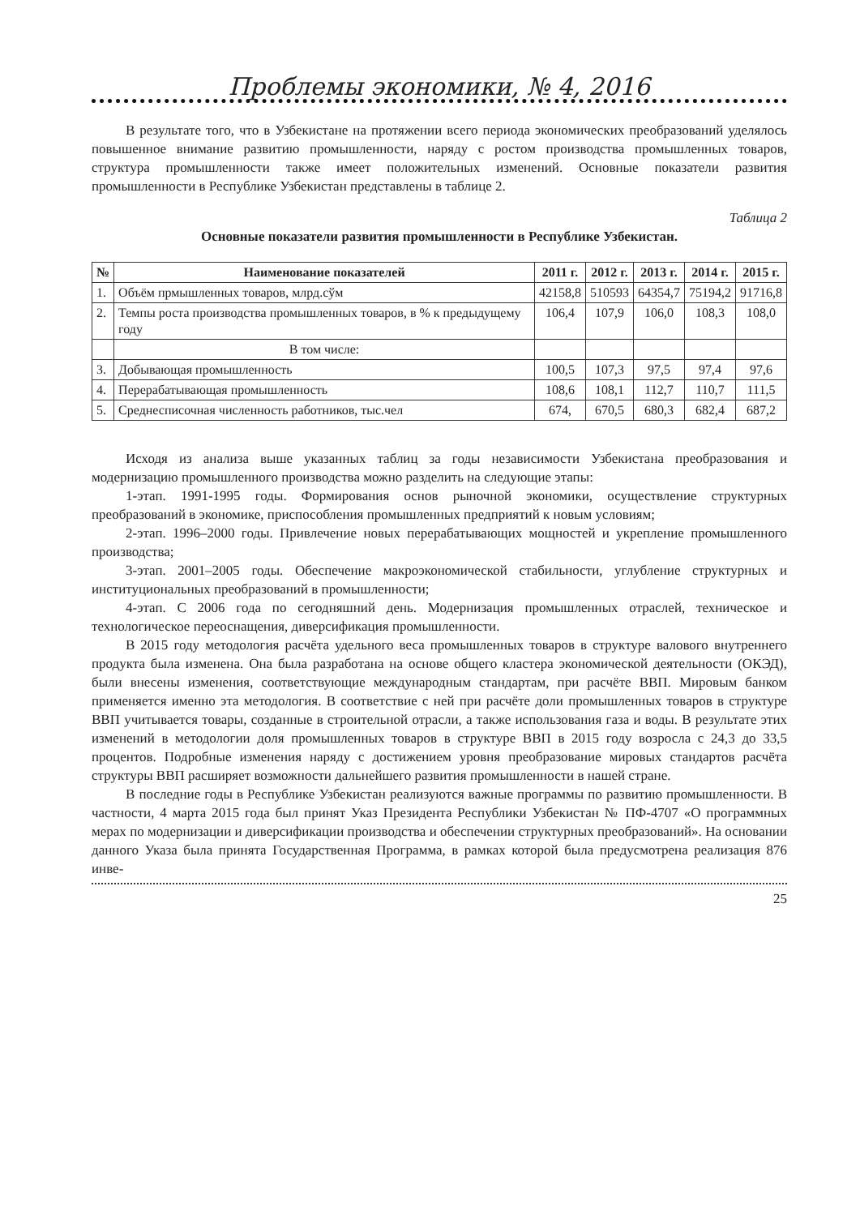Проблемы экономики, № 4, 2016
В результате того, что в Узбекистане на протяжении всего периода экономических преобразований уделялось повышенное внимание развитию промышленности, наряду с ростом производства промышленных товаров, структура промышленности также имеет положительных изменений. Основные показатели развития промышленности в Республике Узбекистан представлены в таблице 2.
Таблица 2
Основные показатели развития промышленности в Республике Узбекистан.
| № | Наименование показателей | 2011 г. | 2012 г. | 2013 г. | 2014 г. | 2015 г. |
| --- | --- | --- | --- | --- | --- | --- |
| 1. | Объём прмышленных товаров, млрд.сўм | 42158,8 | 510593 | 64354,7 | 75194,2 | 91716,8 |
| 2. | Темпы роста производства промышленных товаров, в % к предыдущему году | 106,4 | 107,9 | 106,0 | 108,3 | 108,0 |
| | В том числе: | | | | | |
| 3. | Добывающая промышленность | 100,5 | 107,3 | 97,5 | 97,4 | 97,6 |
| 4. | Перерабатывающая промышленность | 108,6 | 108,1 | 112,7 | 110,7 | 111,5 |
| 5. | Среднесписочная численность работников, тыс.чел | 674, | 670,5 | 680,3 | 682,4 | 687,2 |
Исходя из анализа выше указанных таблиц за годы независимости Узбекистана преобразования и модернизацию промышленного производства можно разделить на следующие этапы:
1-этап. 1991-1995 годы. Формирования основ рыночной экономики, осуществление структурных преобразований в экономике, приспособления промышленных предприятий к новым условиям;
2-этап. 1996–2000 годы. Привлечение новых перерабатывающих мощностей и укрепление промышленного производства;
3-этап. 2001–2005 годы. Обеспечение макроэкономической стабильности, углубление структурных и институциональных преобразований в промышленности;
4-этап. С 2006 года по сегодняшний день. Модернизация промышленных отраслей, техническое и технологическое переоснащения, диверсификация промышленности.
В 2015 году методология расчёта удельного веса промышленных товаров в структуре валового внутреннего продукта была изменена. Она была разработана на основе общего кластера экономической деятельности (ОКЭД), были внесены изменения, соответствующие международным стандартам, при расчёте ВВП. Мировым банком применяется именно эта методология. В соответствие с ней при расчёте доли промышленных товаров в структуре ВВП учитывается товары, созданные в строительной отрасли, а также использования газа и воды. В результате этих изменений в методологии доля промышленных товаров в структуре ВВП в 2015 году возросла с 24,3 до 33,5 процентов. Подробные изменения наряду с достижением уровня преобразование мировых стандартов расчёта структуры ВВП расширяет возможности дальнейшего развития промышленности в нашей стране.
В последние годы в Республике Узбекистан реализуются важные программы по развитию промышленности. В частности, 4 марта 2015 года был принят Указ Президента Республики Узбекистан № ПФ-4707 «О программных мерах по модернизации и диверсификации производства и обеспечении структурных преобразований». На основании данного Указа была принята Государственная Программа, в рамках которой была предусмотрена реализация 876 инве-
25